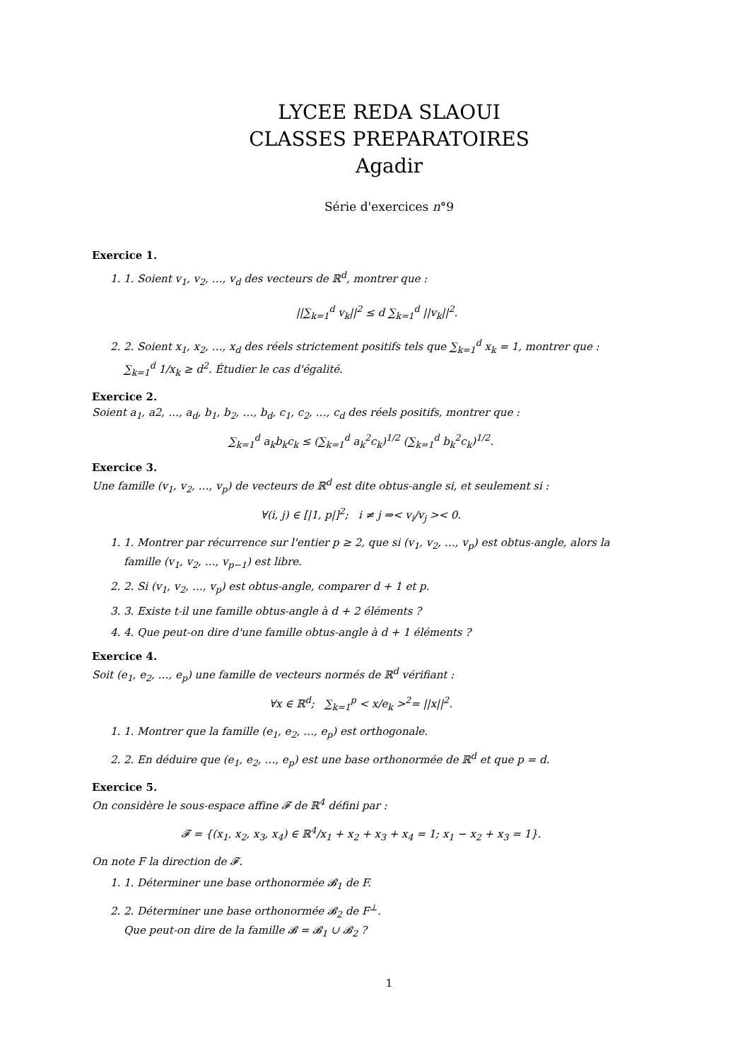LYCEE REDA SLAOUI
CLASSES PREPARATOIRES
Agadir
Série d'exercices n°9
Exercice 1.
1. 1. Soient v<sub>1</sub>, v<sub>2</sub>, …, v<sub>d</sub> des vecteurs de ℝ<sup>d</sup>, montrer que :
||∑<sub>k=1</sub><sup>d</sup> v<sub>k</sub>||<sup>2</sup> ≤ d ∑<sub>k=1</sub><sup>d</sup> ||v<sub>k</sub>||<sup>2</sup>.
2. 2. Soient x<sub>1</sub>, x<sub>2</sub>, …, x<sub>d</sub> des réels strictement positifs tels que ∑<sub>k=1</sub><sup>d</sup> x<sub>k</sub> = 1, montrer que : ∑<sub>k=1</sub><sup>d</sup> 1/x<sub>k</sub> ≥ d<sup>2</sup>. Étudier le cas d'égalité.
Exercice 2.
Soient a<sub>1</sub>, a2, …, a<sub>d</sub>, b<sub>1</sub>, b<sub>2</sub>, …, b<sub>d</sub>, c<sub>1</sub>, c<sub>2</sub>, …, c<sub>d</sub> des réels positifs, montrer que :
∑<sub>k=1</sub><sup>d</sup> a<sub>k</sub>b<sub>k</sub>c<sub>k</sub> ≤ (∑<sub>k=1</sub><sup>d</sup> a<sub>k</sub><sup>2</sup>c<sub>k</sub>)<sup>1/2</sup> (∑<sub>k=1</sub><sup>d</sup> b<sub>k</sub><sup>2</sup>c<sub>k</sub>)<sup>1/2</sup>.
Exercice 3.
Une famille (v<sub>1</sub>, v<sub>2</sub>, …, v<sub>p</sub>) de vecteurs de ℝ<sup>d</sup> est dite obtus-angle si, et seulement si :
∀(i, j) ∈ [|1, p|]<sup>2</sup>; i ≠ j ⇒< v<sub>i</sub>/v<sub>j</sub> >< 0.
1. 1. Montrer par récurrence sur l'entier p ≥ 2, que si (v<sub>1</sub>, v<sub>2</sub>, …, v<sub>p</sub>) est obtus-angle, alors la famille (v<sub>1</sub>, v<sub>2</sub>, …, v<sub>p−1</sub>) est libre.
2. 2. Si (v<sub>1</sub>, v<sub>2</sub>, …, v<sub>p</sub>) est obtus-angle, comparer d + 1 et p.
3. 3. Existe t-il une famille obtus-angle à d + 2 éléments ?
4. 4. Que peut-on dire d'une famille obtus-angle à d + 1 éléments ?
Exercice 4.
Soit (e<sub>1</sub>, e<sub>2</sub>, …, e<sub>p</sub>) une famille de vecteurs normés de ℝ<sup>d</sup> vérifiant :
∀x ∈ ℝ<sup>d</sup>; ∑<sub>k=1</sub><sup>p</sup> < x/e<sub>k</sub> ><sup>2</sup>= ||x||<sup>2</sup>.
1. 1. Montrer que la famille (e<sub>1</sub>, e<sub>2</sub>, …, e<sub>p</sub>) est orthogonale.
2. 2. En déduire que (e<sub>1</sub>, e<sub>2</sub>, …, e<sub>p</sub>) est une base orthonormée de ℝ<sup>d</sup> et que p = d.
Exercice 5.
On considère le sous-espace affine 𝓕 de ℝ<sup>4</sup> défini par :
𝓕 = {(x<sub>1</sub>, x<sub>2</sub>, x<sub>3</sub>, x<sub>4</sub>) ∈ ℝ<sup>4</sup>/x<sub>1</sub> + x<sub>2</sub> + x<sub>3</sub> + x<sub>4</sub> = 1; x<sub>1</sub> − x<sub>2</sub> + x<sub>3</sub> = 1}.
On note F la direction de 𝓕.
1. 1. Déterminer une base orthonormée 𝓑<sub>1</sub> de F.
2. 2. Déterminer une base orthonormée 𝓑<sub>2</sub> de F<sup>⊥</sup>.
Que peut-on dire de la famille 𝓑 = 𝓑<sub>1</sub> ∪ 𝓑<sub>2</sub> ?
1